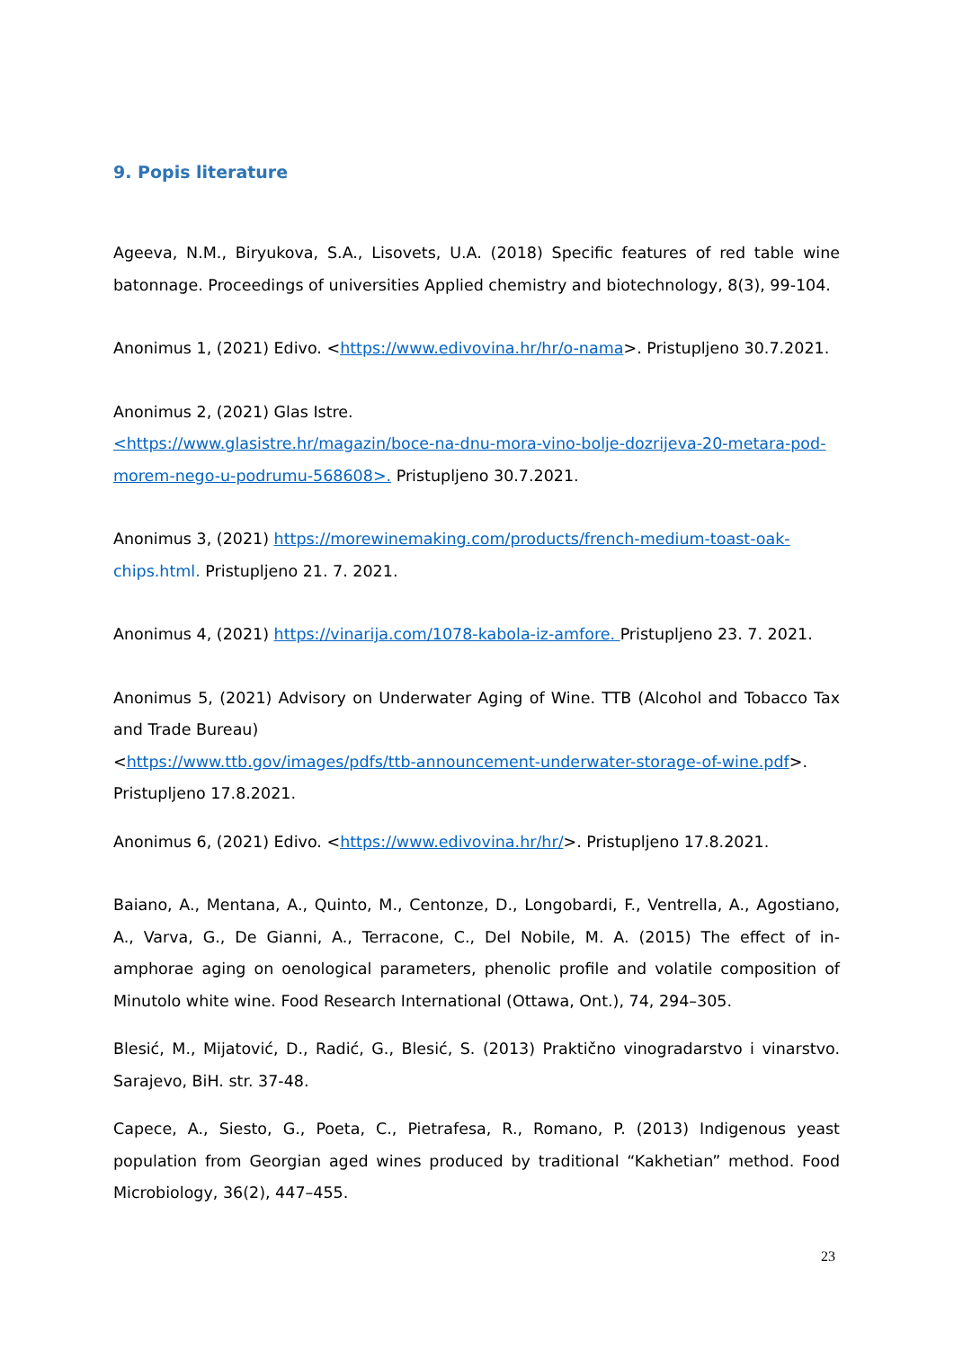9. Popis literature
Ageeva, N.M., Biryukova, S.A., Lisovets, U.A. (2018) Specific features of red table wine batonnage. Proceedings of universities Applied chemistry and biotechnology, 8(3), 99-104.
Anonimus 1, (2021) Edivo. <https://www.edivovina.hr/hr/o-nama>. Pristupljeno 30.7.2021.
Anonimus 2, (2021) Glas Istre.
<https://www.glasistre.hr/magazin/boce-na-dnu-mora-vino-bolje-dozrijeva-20-metara-pod-morem-nego-u-podrumu-568608>. Pristupljeno 30.7.2021.
Anonimus 3, (2021) https://morewinemaking.com/products/french-medium-toast-oak- chips.html. Pristupljeno 21. 7. 2021.
Anonimus 4, (2021) https://vinarija.com/1078-kabola-iz-amfore. Pristupljeno 23. 7. 2021.
Anonimus 5, (2021) Advisory on Underwater Aging of Wine. TTB (Alcohol and Tobacco Tax and Trade Bureau)
<https://www.ttb.gov/images/pdfs/ttb-announcement-underwater-storage-of-wine.pdf>.
Pristupljeno 17.8.2021.
Anonimus 6, (2021) Edivo. <https://www.edivovina.hr/hr/>. Pristupljeno 17.8.2021.
Baiano, A., Mentana, A., Quinto, M., Centonze, D., Longobardi, F., Ventrella, A., Agostiano, A., Varva, G., De Gianni, A., Terracone, C., Del Nobile, M. A. (2015) The effect of in-amphorae aging on oenological parameters, phenolic profile and volatile composition of Minutolo white wine. Food Research International (Ottawa, Ont.), 74, 294–305.
Blesić, M., Mijatović, D., Radić, G., Blesić, S. (2013) Praktično vinogradarstvo i vinarstvo. Sarajevo, BiH. str. 37-48.
Capece, A., Siesto, G., Poeta, C., Pietrafesa, R., Romano, P. (2013) Indigenous yeast population from Georgian aged wines produced by traditional “Kakhetian” method. Food Microbiology, 36(2), 447–455.
23